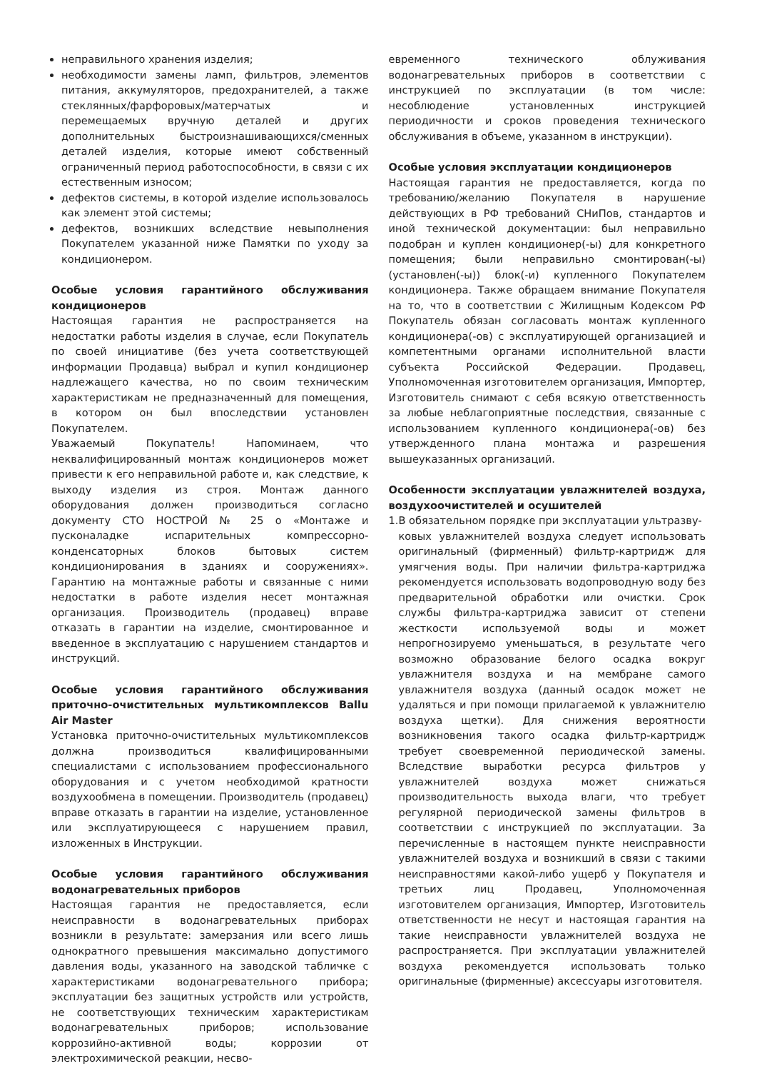неправильного хранения изделия;
необходимости замены ламп, фильтров, элементов питания, аккумуляторов, предохранителей, а также стеклянных/фарфоровых/матерчатых и перемещаемых вручную деталей и других дополнительных быстроизнашивающихся/сменных деталей изделия, которые имеют собственный ограниченный период работоспособности, в связи с их естественным износом;
дефектов системы, в которой изделие использовалось как элемент этой системы;
дефектов, возникших вследствие невыполнения Покупателем указанной ниже Памятки по уходу за кондиционером.
Особые условия гарантийного обслуживания кондиционеров
Настоящая гарантия не распространяется на недостатки работы изделия в случае, если Покупатель по своей инициативе (без учета соответствующей информации Продавца) выбрал и купил кондиционер надлежащего качества, но по своим техническим характеристикам не предназначенный для помещения, в котором он был впоследствии установлен Покупателем.
Уважаемый Покупатель! Напоминаем, что неквалифицированный монтаж кондиционеров может привести к его неправильной работе и, как следствие, к выходу изделия из строя. Монтаж данного оборудования должен производиться согласно документу СТО НОСТРОЙ № 25 о «Монтаже и пусконаладке испарительных компрессорно-конденсаторных блоков бытовых систем кондиционирования в зданиях и сооружениях». Гарантию на монтажные работы и связанные с ними недостатки в работе изделия несет монтажная организация. Производитель (продавец) вправе отказать в гарантии на изделие, смонтированное и введенное в эксплуатацию с нарушением стандартов и инструкций.
Особые условия гарантийного обслуживания приточно-очистительных мультикомплексов Ballu Air Master
Установка приточно-очистительных мультикомплексов должна производиться квалифицированными специалистами с использованием профессионального оборудования и с учетом необходимой кратности воздухообмена в помещении. Производитель (продавец) вправе отказать в гарантии на изделие, установленное или эксплуатирующееся с нарушением правил, изложенных в Инструкции.
Особые условия гарантийного обслуживания водонагревательных приборов
Настоящая гарантия не предоставляется, если неисправности в водонагревательных приборах возникли в результате: замерзания или всего лишь однократного превышения максимально допустимого давления воды, указанного на заводской табличке с характеристиками водонагревательного прибора; эксплуатации без защитных устройств или устройств, не соответствующих техническим характеристикам водонагревательных приборов; использование коррозийно-активной воды; коррозии от электрохимической реакции, несво-
евременного технического облуживания водонагревательных приборов в соответствии с инструкцией по эксплуатации (в том числе: несоблюдение установленных инструкцией периодичности и сроков проведения технического обслуживания в объеме, указанном в инструкции).
Особые условия эксплуатации кондиционеров
Настоящая гарантия не предоставляется, когда по требованию/желанию Покупателя в нарушение действующих в РФ требований СНиПов, стандартов и иной технической документации: был неправильно подобран и куплен кондиционер(-ы) для конкретного помещения; были неправильно смонтирован(-ы) (установлен(-ы)) блок(-и) купленного Покупателем кондиционера. Также обращаем внимание Покупателя на то, что в соответствии с Жилищным Кодексом РФ Покупатель обязан согласовать монтаж купленного кондиционера(-ов) с эксплуатирующей организацией и компетентными органами исполнительной власти субъекта Российской Федерации. Продавец, Уполномоченная изготовителем организация, Импортер, Изготовитель снимают с себя всякую ответственность за любые неблагоприятные последствия, связанные с использованием купленного кондиционера(-ов) без утвержденного плана монтажа и разрешения вышеуказанных организаций.
Особенности эксплуатации увлажнителей воздуха, воздухоочистителей и осушителей
1.В обязательном порядке при эксплуатации ультразву-
ковых увлажнителей воздуха следует использовать оригинальный (фирменный) фильтр-картридж для умягчения воды. При наличии фильтра-картриджа рекомендуется использовать водопроводную воду без предварительной обработки или очистки. Срок службы фильтра-картриджа зависит от степени жесткости используемой воды и может непрогнозируемо уменьшаться, в результате чего возможно образование белого осадка вокруг увлажнителя воздуха и на мембране самого увлажнителя воздуха (данный осадок может не удаляться и при помощи прилагаемой к увлажнителю воздуха щетки). Для снижения вероятности возникновения такого осадка фильтр-картридж требует своевременной периодической замены. Вследствие выработки ресурса фильтров у увлажнителей воздуха может снижаться производительность выхода влаги, что требует регулярной периодической замены фильтров в соответствии с инструкцией по эксплуатации. За перечисленные в настоящем пункте неисправности увлажнителей воздуха и возникший в связи с такими неисправностями какой-либо ущерб у Покупателя и третьих лиц Продавец, Уполномоченная изготовителем организация, Импортер, Изготовитель ответственности не несут и настоящая гарантия на такие неисправности увлажнителей воздуха не распространяется. При эксплуатации увлажнителей воздуха рекомендуется использовать только оригинальные (фирменные) аксессуары изготовителя.